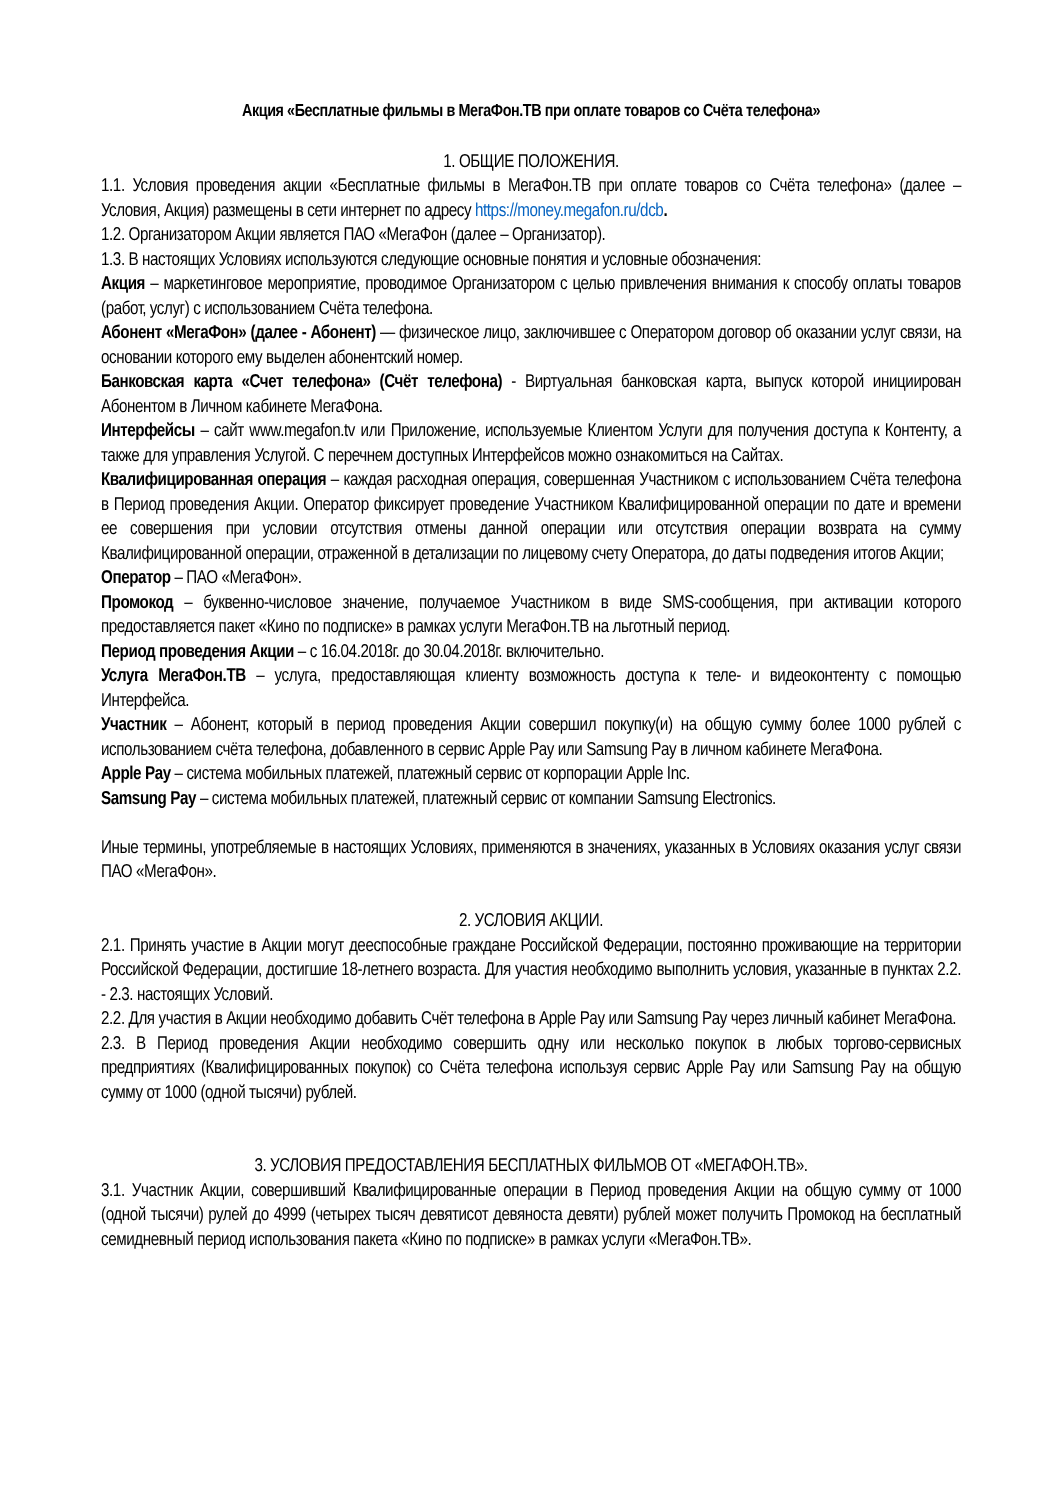Акция «Бесплатные фильмы в МегаФон.ТВ при оплате товаров со Счёта телефона»
1. ОБЩИЕ ПОЛОЖЕНИЯ.
1.1. Условия проведения акции «Бесплатные фильмы в МегаФон.ТВ при оплате товаров со Счёта телефона» (далее – Условия, Акция) размещены в сети интернет по адресу https://money.megafon.ru/dcb.
1.2. Организатором Акции является ПАО «МегаФон (далее – Организатор).
1.3. В настоящих Условиях используются следующие основные понятия и условные обозначения:
Акция – маркетинговое мероприятие, проводимое Организатором с целью привлечения внимания к способу оплаты товаров (работ, услуг) с использованием Счёта телефона.
Абонент «МегаФон» (далее - Абонент) — физическое лицо, заключившее с Оператором договор об оказании услуг связи, на основании которого ему выделен абонентский номер.
Банковская карта «Счет телефона» (Счёт телефона) - Виртуальная банковская карта, выпуск которой инициирован Абонентом в Личном кабинете МегаФона.
Интерфейсы – сайт www.megafon.tv или Приложение, используемые Клиентом Услуги для получения доступа к Контенту, а также для управления Услугой. С перечнем доступных Интерфейсов можно ознакомиться на Сайтах.
Квалифицированная операция – каждая расходная операция, совершенная Участником с использованием Счёта телефона в Период проведения Акции. Оператор фиксирует проведение Участником Квалифицированной операции по дате и времени ее совершения при условии отсутствия отмены данной операции или отсутствия операции возврата на сумму Квалифицированной операции, отраженной в детализации по лицевому счету Оператора, до даты подведения итогов Акции;
Оператор – ПАО «МегаФон».
Промокод – буквенно-числовое значение, получаемое Участником в виде SMS-сообщения, при активации которого предоставляется пакет «Кино по подписке» в рамках услуги МегаФон.ТВ на льготный период.
Период проведения Акции – с 16.04.2018г. до 30.04.2018г. включительно.
Услуга МегаФон.ТВ – услуга, предоставляющая клиенту возможность доступа к теле- и видеоконтенту с помощью Интерфейса.
Участник – Абонент, который в период проведения Акции совершил покупку(и) на общую сумму более 1000 рублей с использованием счёта телефона, добавленного в сервис Apple Pay или Samsung Pay в личном кабинете МегаФона.
Apple Pay – система мобильных платежей, платежный сервис от корпорации Apple Inc.
Samsung Pay – система мобильных платежей, платежный сервис от компании Samsung Electronics.
Иные термины, употребляемые в настоящих Условиях, применяются в значениях, указанных в Условиях оказания услуг связи ПАО «МегаФон».
2. УСЛОВИЯ АКЦИИ.
2.1. Принять участие в Акции могут дееспособные граждане Российской Федерации, постоянно проживающие на территории Российской Федерации, достигшие 18-летнего возраста. Для участия необходимо выполнить условия, указанные в пунктах 2.2. - 2.3. настоящих Условий.
2.2. Для участия в Акции необходимо добавить Счёт телефона в Apple Pay или Samsung Pay через личный кабинет МегаФона.
2.3. В Период проведения Акции необходимо совершить одну или несколько покупок в любых торгово-сервисных предприятиях (Квалифицированных покупок) со Счёта телефона используя сервис Apple Pay или Samsung Pay на общую сумму от 1000 (одной тысячи) рублей.
3. УСЛОВИЯ ПРЕДОСТАВЛЕНИЯ БЕСПЛАТНЫХ ФИЛЬМОВ ОТ «МЕГАФОН.ТВ».
3.1. Участник Акции, совершивший Квалифицированные операции в Период проведения Акции на общую сумму от 1000 (одной тысячи) рулей до 4999 (четырех тысяч девятисот девяноста девяти) рублей может получить Промокод на бесплатный семидневный период использования пакета «Кино по подписке» в рамках услуги «МегаФон.ТВ».